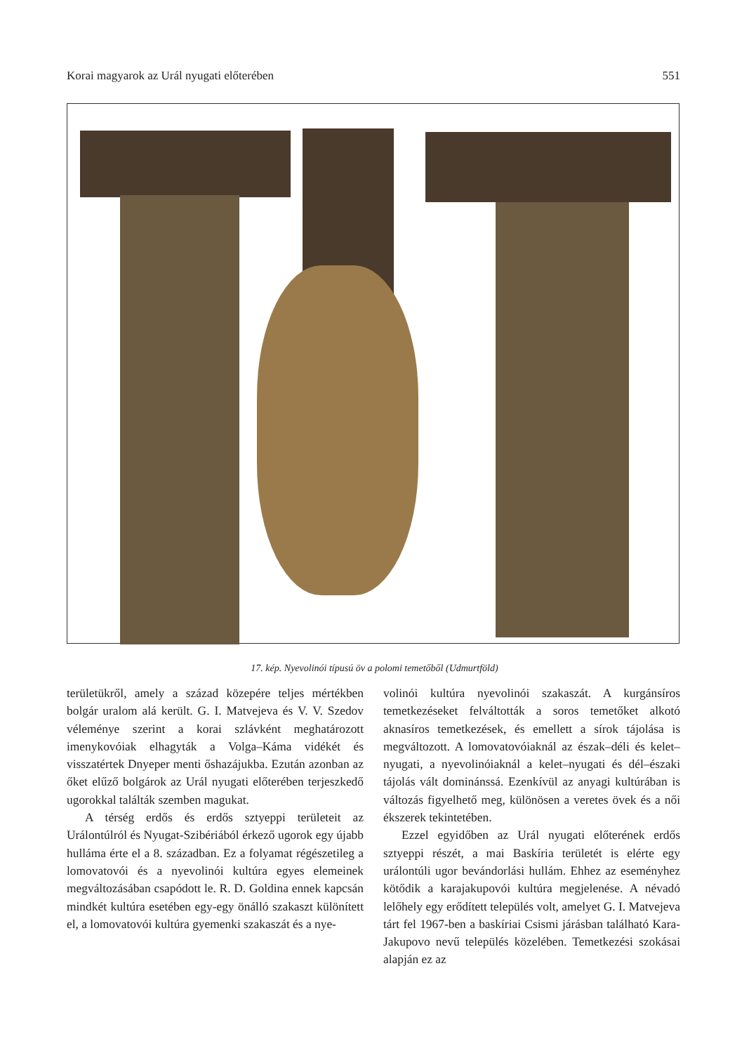Korai magyarok az Urál nyugati előterében 551
17. kép. Nyevolinói típusú öv a polomi temetőből (Udmurtföld)
területükről, amely a század közepére teljes mértékben bolgár uralom alá került. G. I. Matvejeva és V. V. Szedov véleménye szerint a korai szlávként meghatározott imenykovóiak elhagyták a Volga–Káma vidékét és visszatértek Dnyeper menti őshazájukba. Ezután azonban az őket elűző bolgárok az Urál nyugati előterében terjeszkedő ugorokkal találták szemben magukat.
A térség erdős és erdős sztyeppi területeit az Urálontúlról és Nyugat-Szibériából érkező ugorok egy újabb hulláma érte el a 8. században. Ez a folyamat régészetileg a lomovatovói és a nyevolinói kultúra egyes elemeinek megváltozásában csapódott le. R. D. Goldina ennek kapcsán mindkét kultúra esetében egy-egy önálló szakaszt különített el, a lomovatovói kultúra gyemenki szakaszát és a nye-
volinói kultúra nyevolinói szakaszát. A kurgánsíros temetkezéseket felváltották a soros temetőket alkotó aknasíros temetkezések, és emellett a sírok tájolása is megváltozott. A lomovatovóiaknál az észak–déli és kelet–nyugati, a nyevolinóiaknál a kelet–nyugati és dél–északi tájolás vált dominánssá. Ezenkívül az anyagi kultúrában is változás figyelhető meg, különösen a veretes övek és a női ékszerek tekintetében.
Ezzel egyidőben az Urál nyugati előterének erdős sztyeppi részét, a mai Baskíria területét is elérte egy urálontúli ugor bevándorlási hullám. Ehhez az eseményhez kötődik a karajakupovói kultúra megjelenése. A névadó lelőhely egy erődített település volt, amelyet G. I. Matvejeva tárt fel 1967-ben a baskíriai Csismi járásban található Kara-Jakupovo nevű település közelében. Temetkezési szokásai alapján ez az